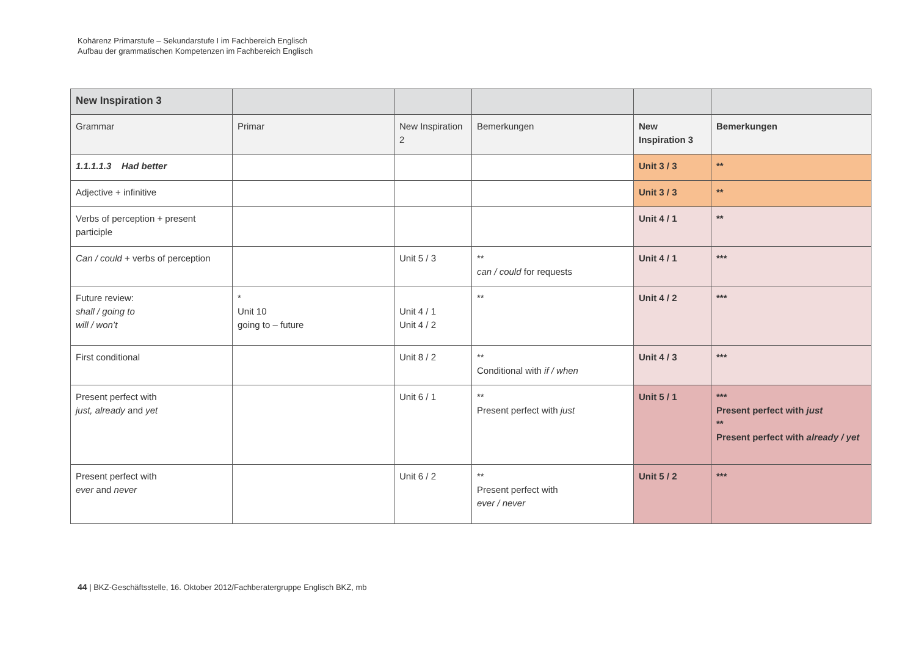Kohärenz Primarstufe – Sekundarstufe I im Fachbereich Englisch
Aufbau der grammatischen Kompetenzen im Fachbereich Englisch
| New Inspiration 3 | | | | | |
| Grammar | Primar | New Inspiration 2 | Bemerkungen | New Inspiration 3 | Bemerkungen |
| 1.1.1.1.3 Had better | | | | Unit 3 / 3 | ** |
| Adjective + infinitive | | | | Unit 3 / 3 | ** |
| Verbs of perception + present participle | | | | Unit 4 / 1 | ** |
| Can / could + verbs of perception | | Unit 5 / 3 | ** can / could for requests | Unit 4 / 1 | *** |
| Future review: shall / going to will / won’t | * Unit 10 going to – future | Unit 4 / 1 Unit 4 / 2 | ** | Unit 4 / 2 | *** |
| First conditional | | Unit 8 / 2 | ** Conditional with if / when | Unit 4 / 3 | *** |
| Present perfect with just, already and yet | | Unit 6 / 1 | ** Present perfect with just | Unit 5 / 1 | *** Present perfect with just ** Present perfect with already / yet |
| Present perfect with ever and never | | Unit 6 / 2 | ** Present perfect with ever / never | Unit 5 / 2 | *** |
44 | BKZ-Geschäftsstelle, 16. Oktober 2012/Fachberatergruppe Englisch BKZ, mb